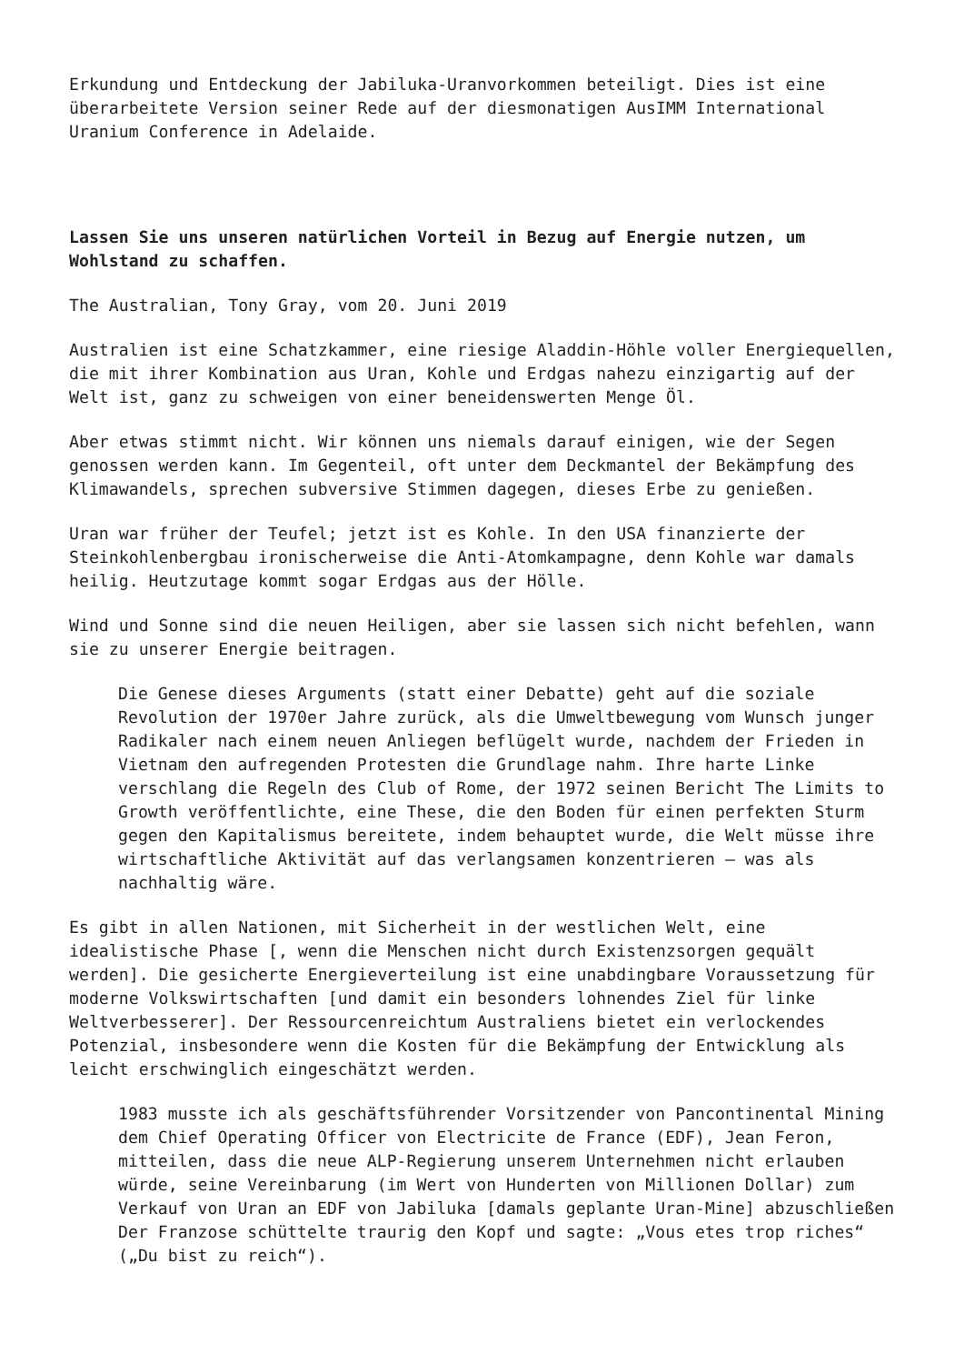Erkundung und Entdeckung der Jabiluka-Uranvorkommen beteiligt. Dies ist eine überarbeitete Version seiner Rede auf der diesmonatigen AusIMM International Uranium Conference in Adelaide.
Lassen Sie uns unseren natürlichen Vorteil in Bezug auf Energie nutzen, um Wohlstand zu schaffen.
The Australian, Tony Gray, vom 20. Juni 2019
Australien ist eine Schatzkammer, eine riesige Aladdin-Höhle voller Energiequellen, die mit ihrer Kombination aus Uran, Kohle und Erdgas nahezu einzigartig auf der Welt ist, ganz zu schweigen von einer beneidenswerten Menge Öl.
Aber etwas stimmt nicht. Wir können uns niemals darauf einigen, wie der Segen genossen werden kann. Im Gegenteil, oft unter dem Deckmantel der Bekämpfung des Klimawandels, sprechen subversive Stimmen dagegen, dieses Erbe zu genießen.
Uran war früher der Teufel; jetzt ist es Kohle. In den USA finanzierte der Steinkohlenbergbau ironischerweise die Anti-Atomkampagne, denn Kohle war damals heilig. Heutzutage kommt sogar Erdgas aus der Hölle.
Wind und Sonne sind die neuen Heiligen, aber sie lassen sich nicht befehlen, wann sie zu unserer Energie beitragen.
Die Genese dieses Arguments (statt einer Debatte) geht auf die soziale Revolution der 1970er Jahre zurück, als die Umweltbewegung vom Wunsch junger Radikaler nach einem neuen Anliegen beflügelt wurde, nachdem der Frieden in Vietnam den aufregenden Protesten die Grundlage nahm. Ihre harte Linke verschlang die Regeln des Club of Rome, der 1972 seinen Bericht The Limits to Growth veröffentlichte, eine These, die den Boden für einen perfekten Sturm gegen den Kapitalismus bereitete, indem behauptet wurde, die Welt müsse ihre wirtschaftliche Aktivität auf das verlangsamen konzentrieren – was als nachhaltig wäre.
Es gibt in allen Nationen, mit Sicherheit in der westlichen Welt, eine idealistische Phase [, wenn die Menschen nicht durch Existenzsorgen gequält werden]. Die gesicherte Energieverteilung ist eine unabdingbare Voraussetzung für moderne Volkswirtschaften [und damit ein besonders lohnendes Ziel für linke Weltverbesserer]. Der Ressourcenreichtum Australiens bietet ein verlockendes Potenzial, insbesondere wenn die Kosten für die Bekämpfung der Entwicklung als leicht erschwinglich eingeschätzt werden.
1983 musste ich als geschäftsführender Vorsitzender von Pancontinental Mining dem Chief Operating Officer von Electricite de France (EDF), Jean Feron, mitteilen, dass die neue ALP-Regierung unserem Unternehmen nicht erlauben würde, seine Vereinbarung (im Wert von Hunderten von Millionen Dollar) zum Verkauf von Uran an EDF von Jabiluka [damals geplante Uran-Mine] abzuschließen Der Franzose schüttelte traurig den Kopf und sagte: „Vous etes trop riches“ („Du bist zu reich“).